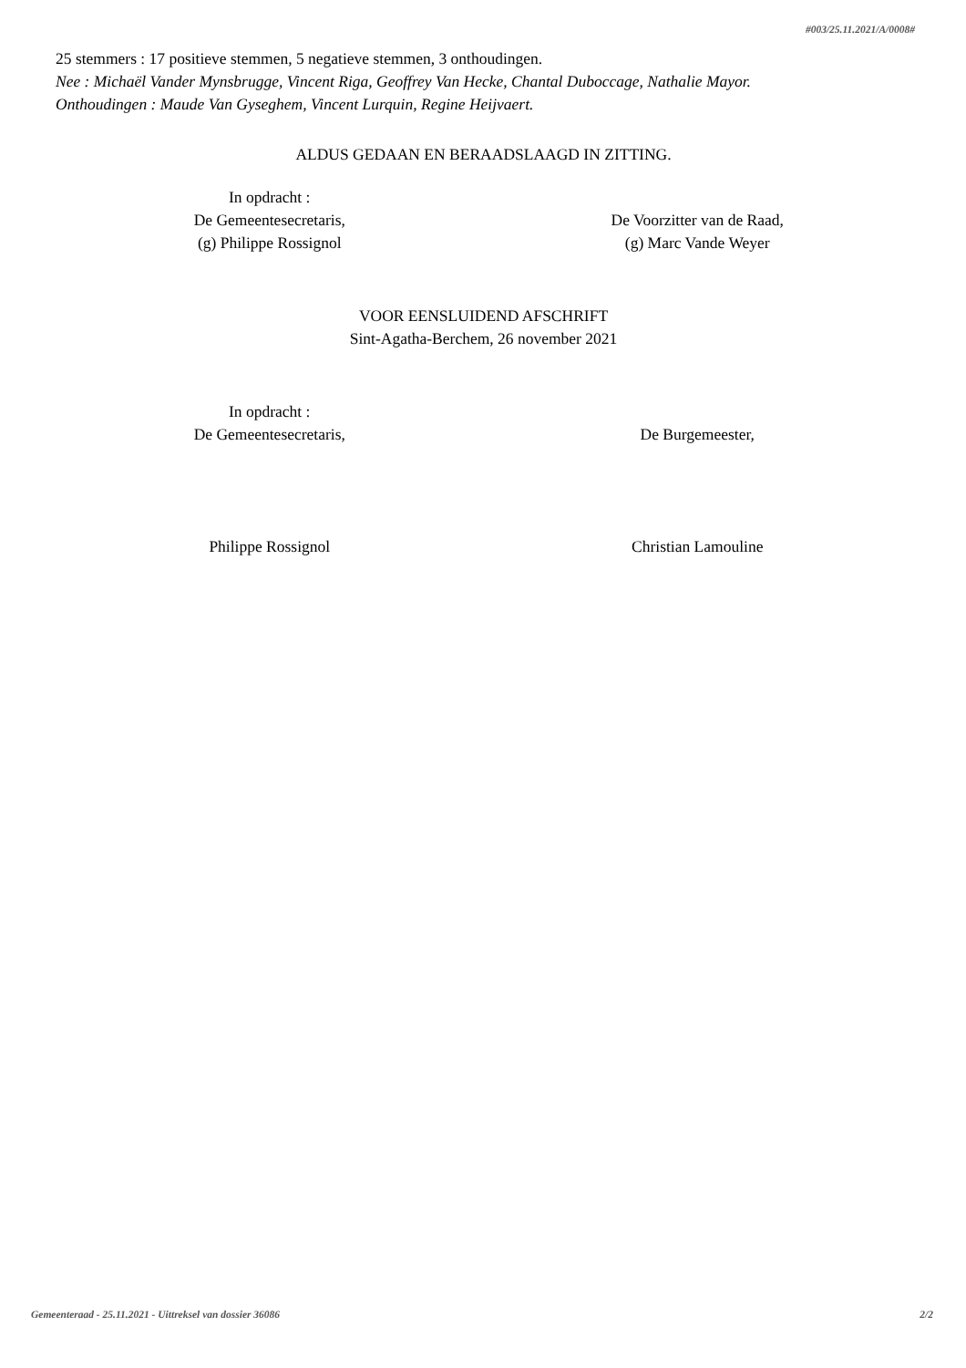#003/25.11.2021/A/0008#
25 stemmers : 17 positieve stemmen, 5 negatieve stemmen, 3 onthoudingen.
Nee : Michaël Vander Mynsbrugge, Vincent Riga, Geoffrey Van Hecke, Chantal Duboccage, Nathalie Mayor.
Onthoudingen : Maude Van Gyseghem, Vincent Lurquin, Regine Heijvaert.
ALDUS GEDAAN EN BERAADSLAAGD IN ZITTING.
In opdracht :
De Gemeentesecretaris,
(g) Philippe Rossignol
De Voorzitter van de Raad,
(g) Marc Vande Weyer
VOOR EENSLUIDEND AFSCHRIFT
Sint-Agatha-Berchem, 26 november 2021
In opdracht :
De Gemeentesecretaris,
De Burgemeester,
Philippe Rossignol Christian Lamouline
Gemeenteraad - 25.11.2021 - Uittreksel van dossier 36086 2/2